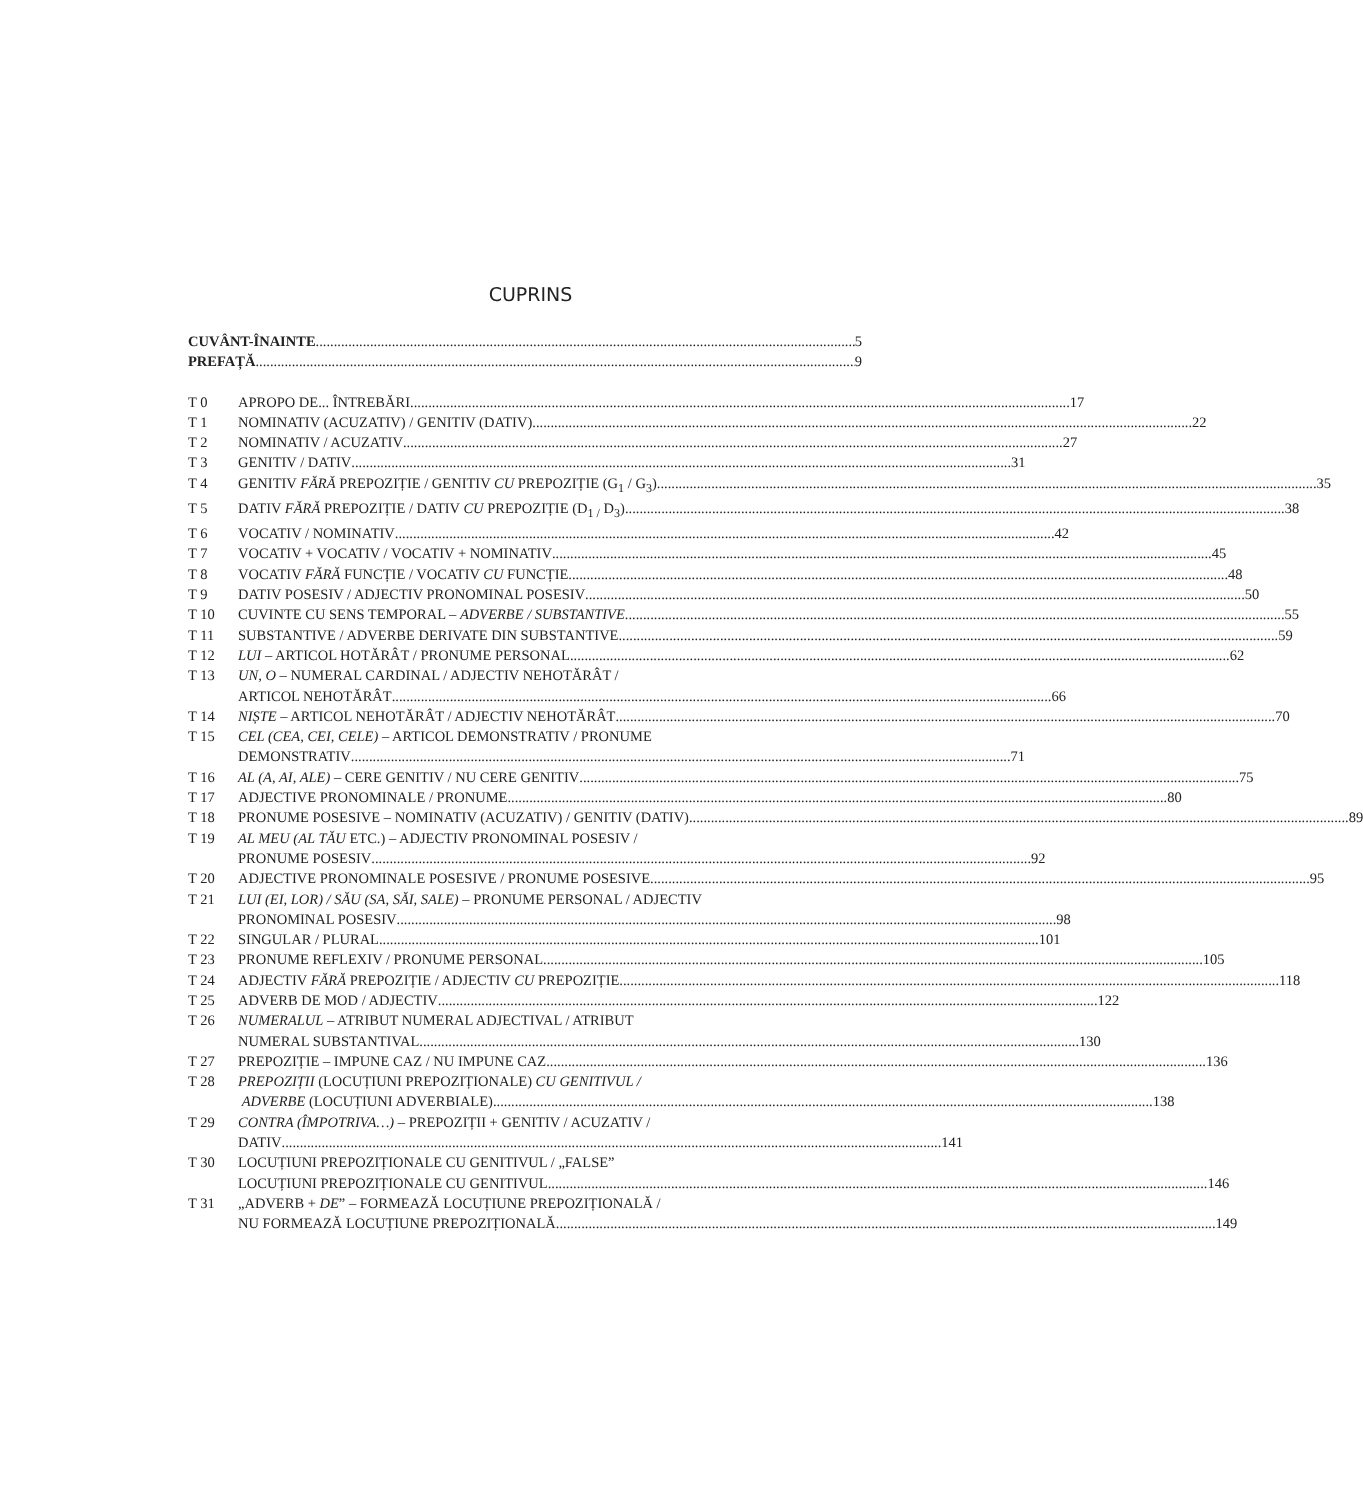CUPRINS
CUVÂNT-ÎNAINTE 5
PREFAȚĂ 9
T 0 APROPO DE... ÎNTREBĂRI 17
T 1 NOMINATIV (ACUZATIV) / GENITIV (DATIV) 22
T 2 NOMINATIV / ACUZATIV 27
T 3 GENITIV / DATIV 31
T 4 GENITIV FĂRĂ PREPOZIȚIE / GENITIV CU PREPOZIȚIE (G<sub>1</sub> / G<sub>3</sub>) 35
T 5 DATIV FĂRĂ PREPOZIȚIE / DATIV CU PREPOZIȚIE (D<sub>1 /</sub> D<sub>3</sub>) 38
T 6 VOCATIV / NOMINATIV 42
T 7 VOCATIV + VOCATIV / VOCATIV + NOMINATIV 45
T 8 VOCATIV FĂRĂ FUNCȚIE / VOCATIV CU FUNCȚIE 48
T 9 DATIV POSESIV / ADJECTIV PRONOMINAL POSESIV 50
T 10 CUVINTE CU SENS TEMPORAL – ADVERBE / SUBSTANTIVE 55
T 11 SUBSTANTIVE / ADVERBE DERIVATE DIN SUBSTANTIVE 59
T 12 LUI – ARTICOL HOTĂRÂT / PRONUME PERSONAL 62
T 13 UN, O – NUMERAL CARDINAL / ADJECTIV NEHOTĂRÂT /
ARTICOL NEHOTĂRÂT 66
T 14 NIȘTE – ARTICOL NEHOTĂRÂT / ADJECTIV NEHOTĂRÂT 70
T 15 CEL (CEA, CEI, CELE) – ARTICOL DEMONSTRATIV / PRONUME
DEMONSTRATIV 71
T 16 AL (A, AI, ALE) – CERE GENITIV / NU CERE GENITIV 75
T 17 ADJECTIVE PRONOMINALE / PRONUME 80
T 18 PRONUME POSESIVE – NOMINATIV (ACUZATIV) / GENITIV (DATIV) 89
T 19 AL MEU (AL TĂU ETC.) – ADJECTIV PRONOMINAL POSESIV /
PRONUME POSESIV 92
T 20 ADJECTIVE PRONOMINALE POSESIVE / PRONUME POSESIVE 95
T 21 LUI (EI, LOR) / SĂU (SA, SĂI, SALE) – PRONUME PERSONAL / ADJECTIV
PRONOMINAL POSESIV 98
T 22 SINGULAR / PLURAL 101
T 23 PRONUME REFLEXIV / PRONUME PERSONAL 105
T 24 ADJECTIV FĂRĂ PREPOZIȚIE / ADJECTIV CU PREPOZIȚIE 118
T 25 ADVERB DE MOD / ADJECTIV 122
T 26 NUMERALUL – ATRIBUT NUMERAL ADJECTIVAL / ATRIBUT
NUMERAL SUBSTANTIVAL 130
T 27 PREPOZIȚIE – IMPUNE CAZ / NU IMPUNE CAZ 136
T 28 PREPOZIȚII (LOCUȚIUNI PREPOZIȚIONALE) CU GENITIVUL /
ADVERBE (LOCUȚIUNI ADVERBIALE) 138
T 29 CONTRA (ÎMPOTRIVA…) – PREPOZIȚII + GENITIV / ACUZATIV /
DATIV 141
T 30 LOCUȚIUNI PREPOZIȚIONALE CU GENITIVUL / „FALSE”
LOCUȚIUNI PREPOZIȚIONALE CU GENITIVUL 146
T 31 „ADVERB + DE” – FORMEAZĂ LOCUȚIUNE PREPOZIȚIONALĂ /
NU FORMEAZĂ LOCUȚIUNE PREPOZIȚIONALĂ 149